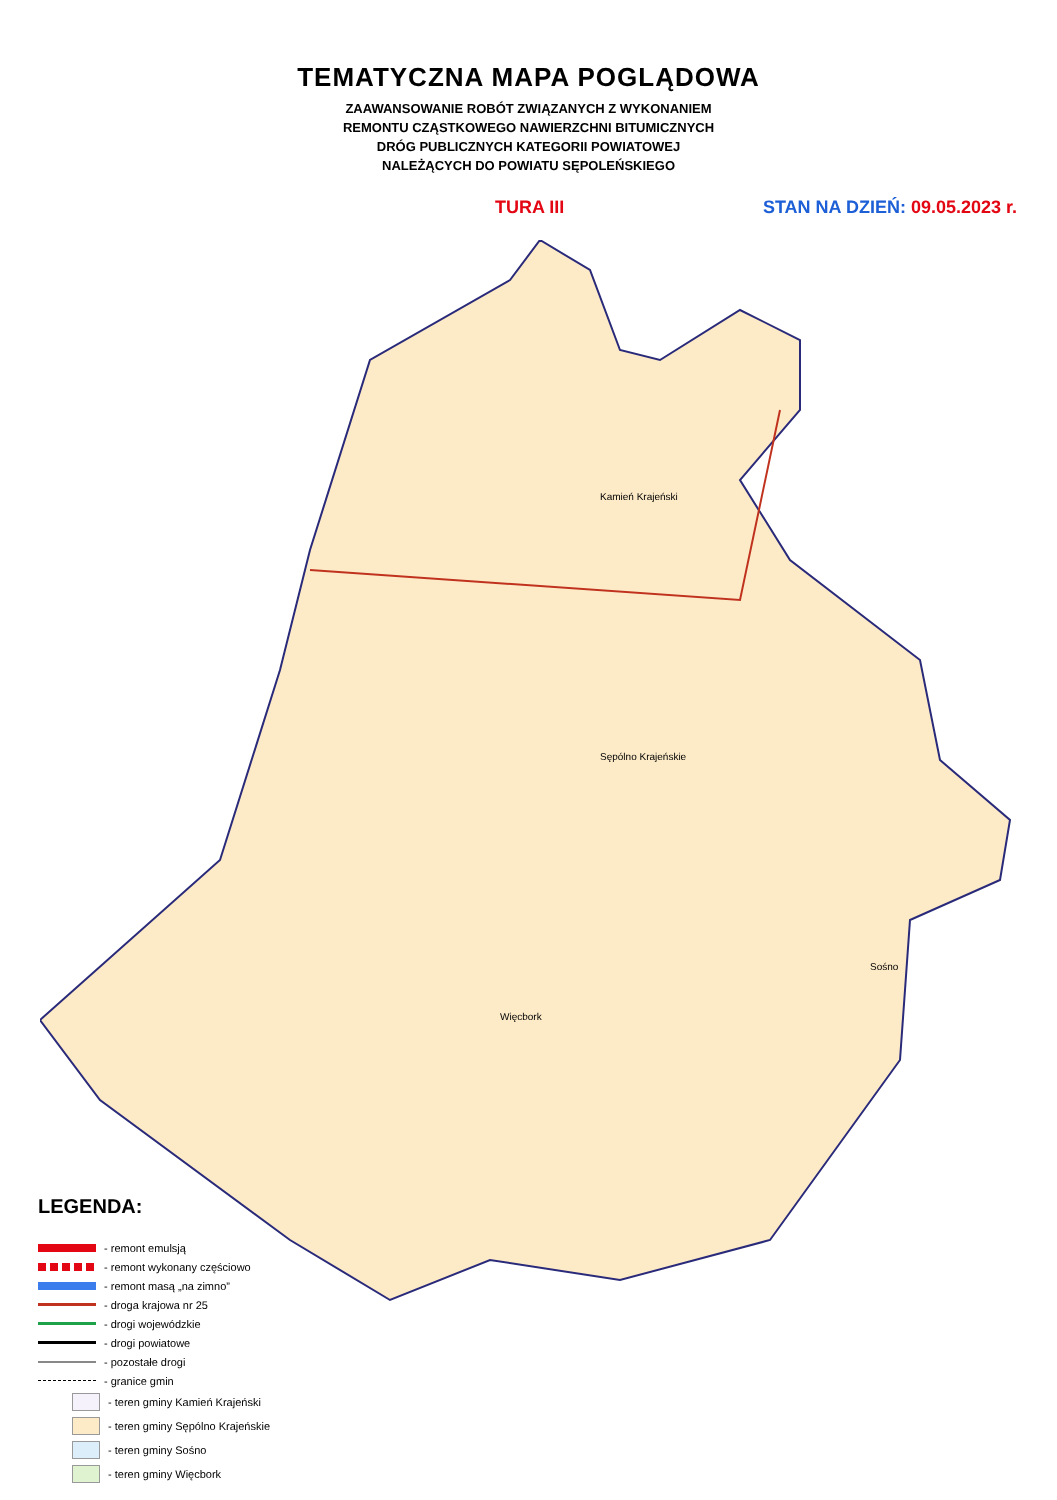TEMATYCZNA MAPA POGLĄDOWA
ZAAWANSOWANIE ROBÓT ZWIĄZANYCH Z WYKONANIEM
REMONTU CZĄSTKOWEGO NAWIERZCHNI BITUMICZNYCH
DRÓG PUBLICZNYCH KATEGORII POWIATOWEJ
NALEŻĄCYCH DO POWIATU SĘPOLEŃSKIEGO
TURA III STAN NA DZIEŃ: 09.05.2023 r.
Kamień Krajeński
Sępólno Krajeńskie
Więcbork
Sośno
LEGENDA:
- remont emulsją
- remont wykonany częściowo
- remont masą „na zimno”
- droga krajowa nr 25
- drogi wojewódzkie
- drogi powiatowe
- pozostałe drogi
- granice gmin
- teren gminy Kamień Krajeński
- teren gminy Sępólno Krajeńskie
- teren gminy Sośno
- teren gminy Więcbork